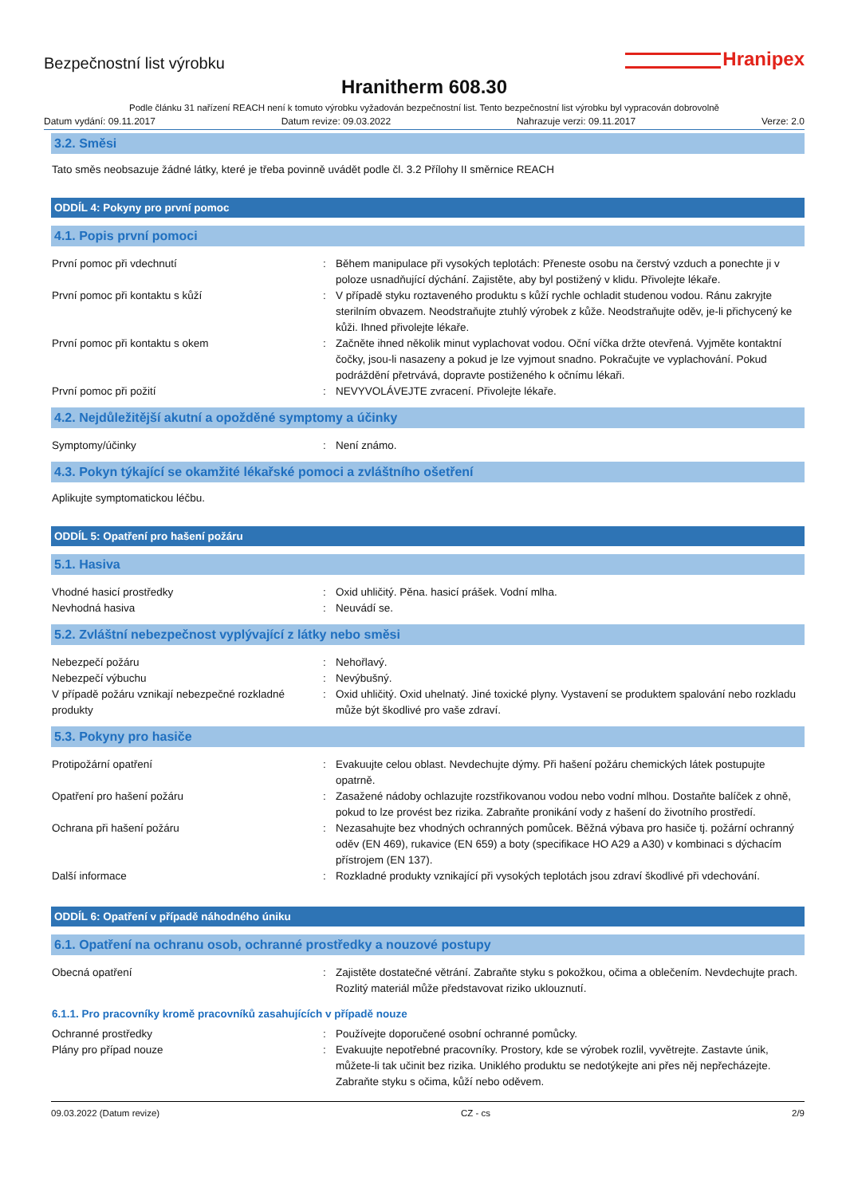Bezpečnostní list výrobku
Hranipex
Hranitherm 608.30
Podle článku 31 nařízení REACH není k tomuto výrobku vyžadován bezpečnostní list. Tento bezpečnostní list výrobku byl vypracován dobrovolně
Datum vydání: 09.11.2017 Datum revize: 09.03.2022 Nahrazuje verzi: 09.11.2017 Verze: 2.0
3.2. Směsi
Tato směs neobsazuje žádné látky, které je třeba povinně uvádět podle čl. 3.2 Přílohy II směrnice REACH
ODDÍL 4: Pokyny pro první pomoc
4.1. Popis první pomoci
První pomoc při vdechnutí : Během manipulace při vysokých teplotách: Přeneste osobu na čerstvý vzduch a ponechte ji v poloze usnadňující dýchání. Zajistěte, aby byl postižený v klidu. Přivolejte lékaře.
První pomoc při kontaktu s kůží : V případě styku roztaveného produktu s kůží rychle ochladit studenou vodou. Ránu zakryjte sterilním obvazem. Neodstraňujte ztuhlý výrobek z kůže. Neodstraňujte oděv, je-li přichycený ke kůži. Ihned přivolejte lékaře.
První pomoc při kontaktu s okem : Začněte ihned několik minut vyplachovat vodou. Oční víčka držte otevřená. Vyjměte kontaktní čočky, jsou-li nasazeny a pokud je lze vyjmout snadno. Pokračujte ve vyplachování. Pokud podráždění přetrvává, dopravte postiženého k očnímu lékaři.
První pomoc při požití : NEVYVOLÁVEJTE zvracení. Přivolejte lékaře.
4.2. Nejdůležitější akutní a opožděné symptomy a účinky
Symptomy/účinky : Není známo.
4.3. Pokyn týkající se okamžité lékařské pomoci a zvláštního ošetření
Aplikujte symptomatickou léčbu.
ODDÍL 5: Opatření pro hašení požáru
5.1. Hasiva
Vhodné hasicí prostředky : Oxid uhličitý. Pěna. hasicí prášek. Vodní mlha.
Nevhodná hasiva : Neuvádí se.
5.2. Zvláštní nebezpečnost vyplývající z látky nebo směsi
Nebezpečí požáru : Nehořlavý.
Nebezpečí výbuchu : Nevýbušný.
V případě požáru vznikají nebezpečné rozkladné produkty
: Oxid uhličitý. Oxid uhelnatý. Jiné toxické plyny. Vystavení se produktem spalování nebo rozkladu může být škodlivé pro vaše zdraví.
5.3. Pokyny pro hasiče
Protipožární opatření : Evakuujte celou oblast. Nevdechujte dýmy. Při hašení požáru chemických látek postupujte opatrně.
Opatření pro hašení požáru : Zasažené nádoby ochlazujte rozstřikovanou vodou nebo vodní mlhou. Dostaňte balíček z ohně, pokud to lze provést bez rizika. Zabraňte pronikání vody z hašení do životního prostředí.
Ochrana při hašení požáru : Nezasahujte bez vhodných ochranných pomůcek. Běžná výbava pro hasiče tj. požární ochranný oděv (EN 469), rukavice (EN 659) a boty (specifikace HO A29 a A30) v kombinaci s dýchacím přístrojem (EN 137).
Další informace : Rozkladné produkty vznikající při vysokých teplotách jsou zdraví škodlivé při vdechování.
ODDÍL 6: Opatření v případě náhodného úniku
6.1. Opatření na ochranu osob, ochranné prostředky a nouzové postupy
Obecná opatření : Zajistěte dostatečné větrání. Zabraňte styku s pokožkou, očima a oblečením. Nevdechujte prach. Rozlitý materiál může představovat riziko uklouznutí.
6.1.1. Pro pracovníky kromě pracovníků zasahujících v případě nouze
Ochranné prostředky : Používejte doporučené osobní ochranné pomůcky.
Plány pro případ nouze : Evakuujte nepotřebné pracovníky. Prostory, kde se výrobek rozlil, vyvětrejte. Zastavte únik, můžete-li tak učinit bez rizika. Uniklého produktu se nedotýkejte ani přes něj nepřecházejte. Zabraňte styku s očima, kůží nebo oděvem.
09.03.2022 (Datum revize) CZ - cs 2/9